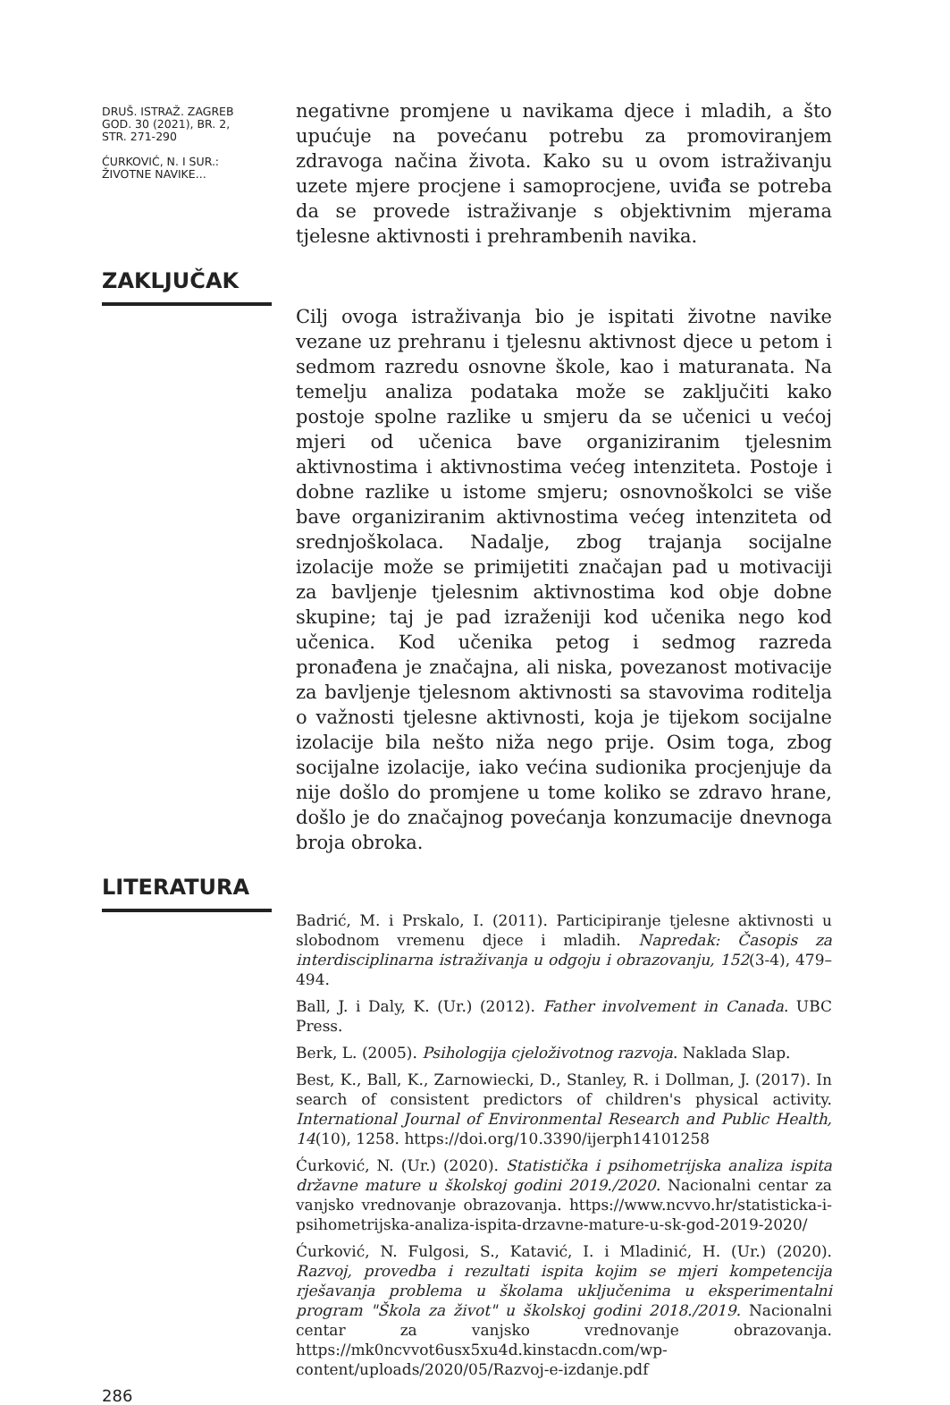DRUŠ. ISTRAŽ. ZAGREB
GOD. 30 (2021), BR. 2,
STR. 271-290
ĆURKOVIĆ, N. I SUR.:
ŽIVOTNE NAVIKE...
negativne promjene u navikama djece i mladih, a što upućuje na povećanu potrebu za promoviranjem zdravoga načina života. Kako su u ovom istraživanju uzete mjere procjene i samoprocjene, uviđa se potreba da se provede istraživanje s objektivnim mjerama tjelesne aktivnosti i prehrambenih navika.
ZAKLJUČAK
Cilj ovoga istraživanja bio je ispitati životne navike vezane uz prehranu i tjelesnu aktivnost djece u petom i sedmom razredu osnovne škole, kao i maturanata. Na temelju analiza podataka može se zaključiti kako postoje spolne razlike u smjeru da se učenici u većoj mjeri od učenica bave organiziranim tjelesnim aktivnostima i aktivnostima većeg intenziteta. Postoje i dobne razlike u istome smjeru; osnovnoškolci se više bave organiziranim aktivnostima većeg intenziteta od srednjoškolaca. Nadalje, zbog trajanja socijalne izolacije može se primijetiti značajan pad u motivaciji za bavljenje tjelesnim aktivnostima kod obje dobne skupine; taj je pad izraženiji kod učenika nego kod učenica. Kod učenika petog i sedmog razreda pronađena je značajna, ali niska, povezanost motivacije za bavljenje tjelesnom aktivnosti sa stavovima roditelja o važnosti tjelesne aktivnosti, koja je tijekom socijalne izolacije bila nešto niža nego prije. Osim toga, zbog socijalne izolacije, iako većina sudionika procjenjuje da nije došlo do promjene u tome koliko se zdravo hrane, došlo je do značajnog povećanja konzumacije dnevnoga broja obroka.
LITERATURA
286
Badrić, M. i Prskalo, I. (2011). Participiranje tjelesne aktivnosti u slobodnom vremenu djece i mladih. Napredak: Časopis za interdisciplinarna istraživanja u odgoju i obrazovanju, 152(3-4), 479–494.
Ball, J. i Daly, K. (Ur.) (2012). Father involvement in Canada. UBC Press.
Berk, L. (2005). Psihologija cjeloživotnog razvoja. Naklada Slap.
Best, K., Ball, K., Zarnowiecki, D., Stanley, R. i Dollman, J. (2017). In search of consistent predictors of children's physical activity. International Journal of Environmental Research and Public Health, 14(10), 1258. https://doi.org/10.3390/ijerph14101258
Ćurković, N. (Ur.) (2020). Statistička i psihometrijska analiza ispita državne mature u školskoj godini 2019./2020. Nacionalni centar za vanjsko vrednovanje obrazovanja. https://www.ncvvo.hr/statisticka-i-psihometrijska-analiza-ispita-drzavne-mature-u-sk-god-2019-2020/
Ćurković, N. Fulgosi, S., Katavić, I. i Mladinić, H. (Ur.) (2020). Razvoj, provedba i rezultati ispita kojim se mjeri kompetencija rješavanja problema u školama uključenima u eksperimentalni program "Škola za život" u školskoj godini 2018./2019. Nacionalni centar za vanjsko vrednovanje obrazovanja. https://mk0ncvvot6usx5xu4d.kinstacdn.com/wp-content/uploads/2020/05/Razvoj-e-izdanje.pdf